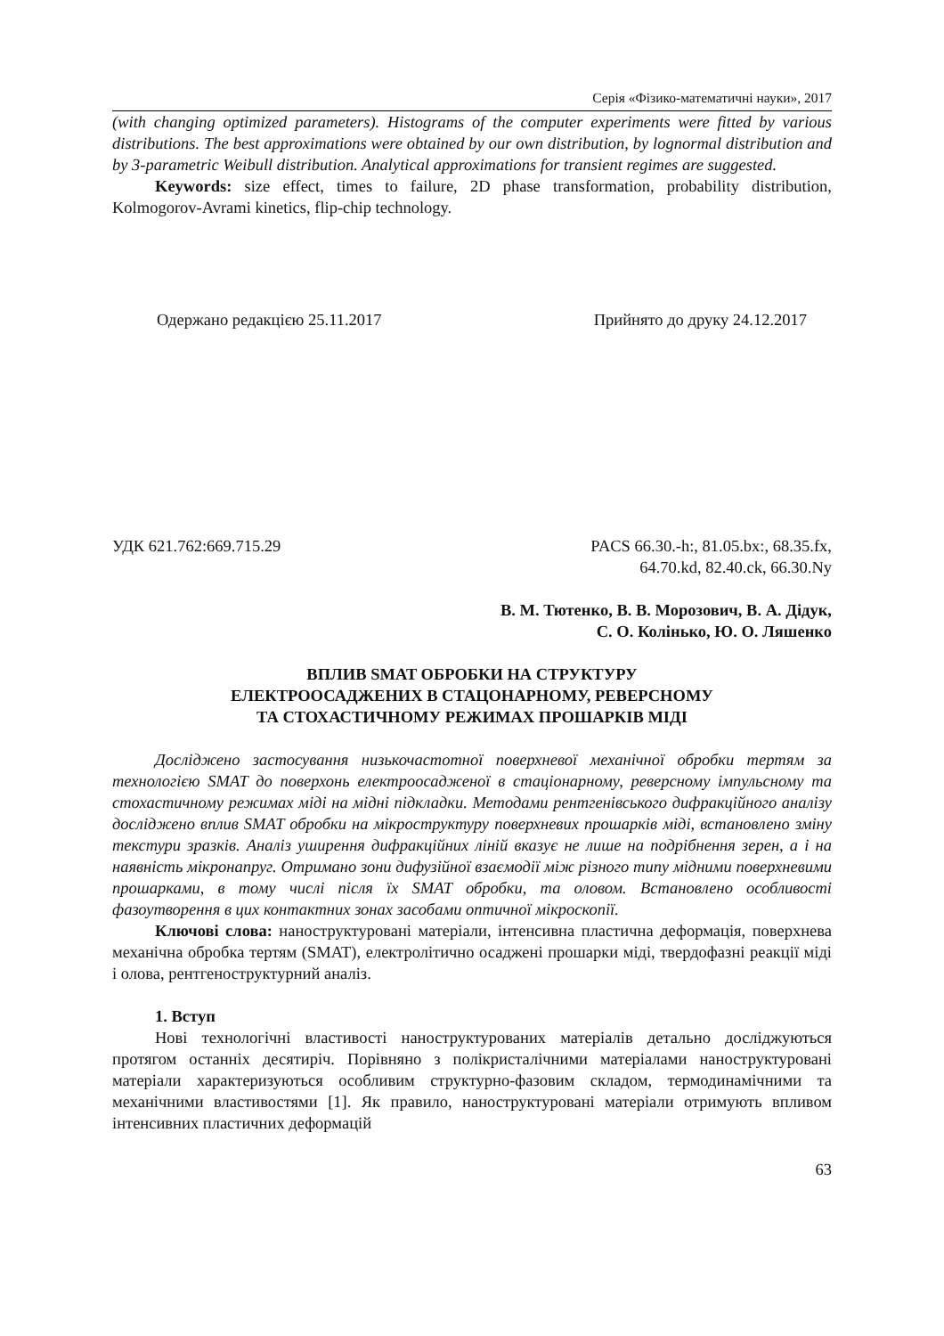Серія «Фізико-математичні науки», 2017
(with changing optimized parameters). Histograms of the computer experiments were fitted by various distributions. The best approximations were obtained by our own distribution, by lognormal distribution and by 3-parametric Weibull distribution. Analytical approximations for transient regimes are suggested.
Keywords: size effect, times to failure, 2D phase transformation, probability distribution, Kolmogorov-Avrami kinetics, flip-chip technology.
Одержано редакцією 25.11.2017 Прийнято до друку 24.12.2017
УДК 621.762:669.715.29 PACS 66.30.-h:, 81.05.bx:, 68.35.fx,
64.70.kd, 82.40.ck, 66.30.Ny
В. М. Тютенко, В. В. Морозович, В. А. Дідук,
С. О. Колінько, Ю. О. Ляшенко
ВПЛИВ SMAT ОБРОБКИ НА СТРУКТУРУ
ЕЛЕКТРООСАДЖЕНИХ В СТАЦОНАРНОМУ, РЕВЕРСНОМУ
ТА СТОХАСТИЧНОМУ РЕЖИМАХ ПРОШАРКІВ МІДІ
Досліджено застосування низькочастотної поверхневої механічної обробки тертям за технологією SMAT до поверхонь електроосадженої в стаціонарному, реверсному імпульсному та стохастичному режимах міді на мідні підкладки. Методами рентгенівського дифракційного аналізу досліджено вплив SMAT обробки на мікроструктуру поверхневих прошарків міді, встановлено зміну текстури зразків. Аналіз уширення дифракційних ліній вказує не лише на подрібнення зерен, а і на наявність мікронапруг. Отримано зони дифузійної взаємодії між різного типу мідними поверхневими прошарками, в тому числі після їх SMAT обробки, та оловом. Встановлено особливості фазоутворення в цих контактних зонах засобами оптичної мікроскопії.
Ключові слова: наноструктуровані матеріали, інтенсивна пластична деформація, поверхнева механічна обробка тертям (SMAT), електролітично осаджені прошарки міді, твердофазні реакції міді і олова, рентгеноструктурний аналіз.
1. Вступ
Нові технологічні властивості наноструктурованих матеріалів детально досліджуються протягом останніх десятиріч. Порівняно з полікристалічними матеріалами наноструктуровані матеріали характеризуються особливим структурно-фазовим складом, термодинамічними та механічними властивостями [1]. Як правило, наноструктуровані матеріали отримують впливом інтенсивних пластичних деформацій
63